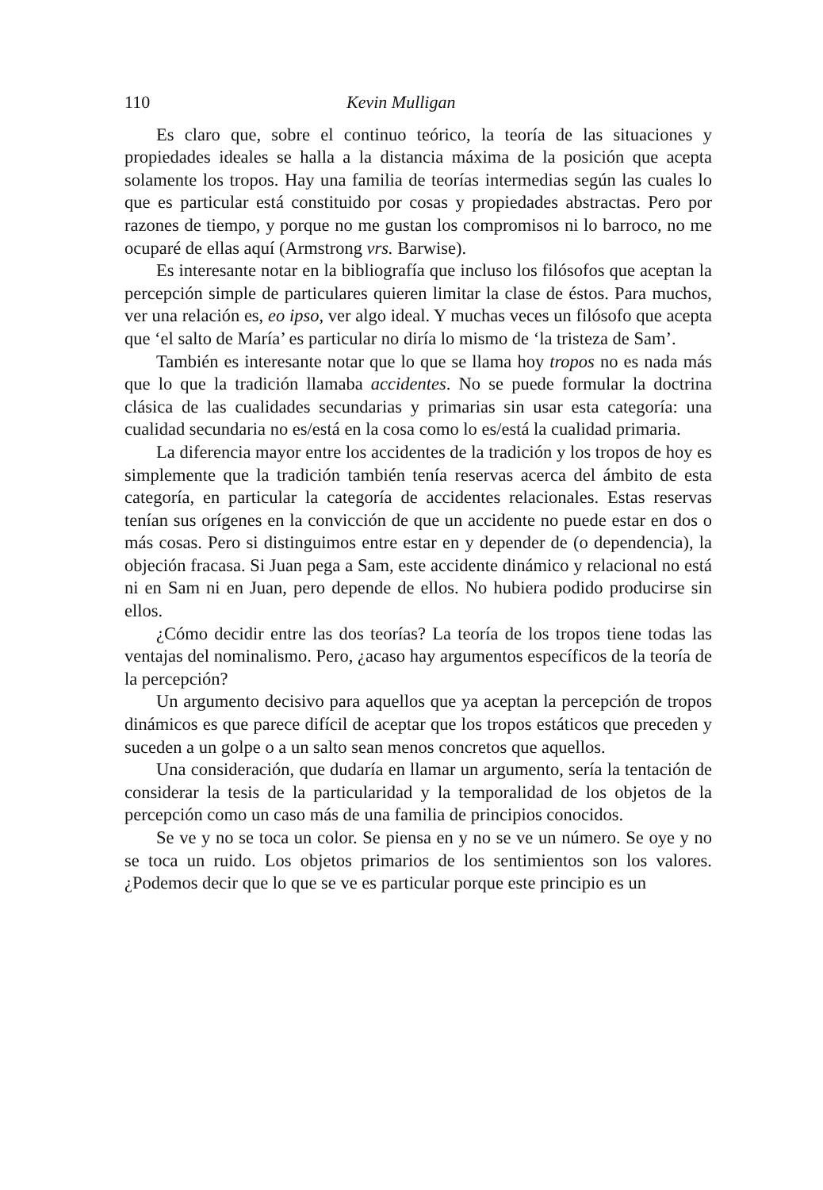110 Kevin Mulligan
Es claro que, sobre el continuo teórico, la teoría de las situaciones y propiedades ideales se halla a la distancia máxima de la posición que acepta solamente los tropos. Hay una familia de teorías intermedias según las cuales lo que es particular está constituido por cosas y propiedades abstractas. Pero por razones de tiempo, y porque no me gustan los compromisos ni lo barroco, no me ocuparé de ellas aquí (Armstrong vrs. Barwise).
Es interesante notar en la bibliografía que incluso los filósofos que aceptan la percepción simple de particulares quieren limitar la clase de éstos. Para muchos, ver una relación es, eo ipso, ver algo ideal. Y muchas veces un filósofo que acepta que ‘el salto de María’ es particular no diría lo mismo de ‘la tristeza de Sam’.
También es interesante notar que lo que se llama hoy tropos no es nada más que lo que la tradición llamaba accidentes. No se puede formular la doctrina clásica de las cualidades secundarias y primarias sin usar esta categoría: una cualidad secundaria no es/está en la cosa como lo es/está la cualidad primaria.
La diferencia mayor entre los accidentes de la tradición y los tropos de hoy es simplemente que la tradición también tenía reservas acerca del ámbito de esta categoría, en particular la categoría de accidentes relacionales. Estas reservas tenían sus orígenes en la convicción de que un accidente no puede estar en dos o más cosas. Pero si distinguimos entre estar en y depender de (o dependencia), la objeción fracasa. Si Juan pega a Sam, este accidente dinámico y relacional no está ni en Sam ni en Juan, pero depende de ellos. No hubiera podido producirse sin ellos.
¿Cómo decidir entre las dos teorías? La teoría de los tropos tiene todas las ventajas del nominalismo. Pero, ¿acaso hay argumentos específicos de la teoría de la percepción?
Un argumento decisivo para aquellos que ya aceptan la percepción de tropos dinámicos es que parece difícil de aceptar que los tropos estáticos que preceden y suceden a un golpe o a un salto sean menos concretos que aquellos.
Una consideración, que dudaría en llamar un argumento, sería la tentación de considerar la tesis de la particularidad y la temporalidad de los objetos de la percepción como un caso más de una familia de principios conocidos.
Se ve y no se toca un color. Se piensa en y no se ve un número. Se oye y no se toca un ruido. Los objetos primarios de los sentimientos son los valores. ¿Podemos decir que lo que se ve es particular porque este principio es un